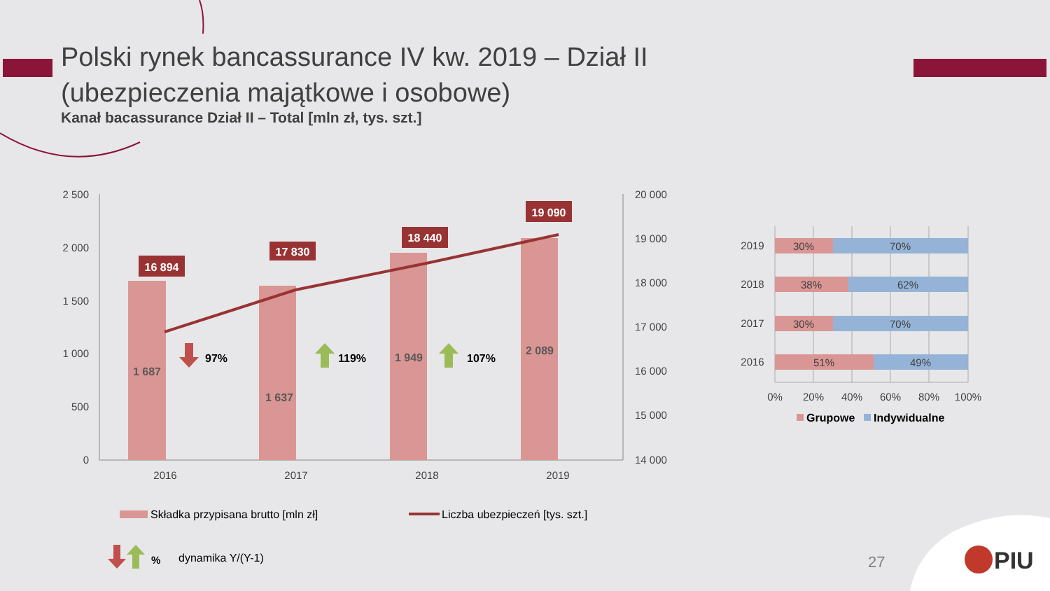Polski rynek bancassurance IV kw. 2019 – Dział II
(ubezpieczenia majątkowe i osobowe)
Kanał bacassurance Dział II – Total [mln zł, tys. szt.]
2 500
2 000
1 500
1 000
500
0
20 000
19 000
18 000
17 000
16 000
15 000
14 000
16 894
17 830
18 440
19 090
1 687
1 637
1 949
2 089
2016
2017
2018
2019
97%
119%
107%
Składka przypisana brutto [mln zł]
Liczba ubezpieczeń [tys. szt.]
%
dynamika Y/(Y-1)
30%
70%
38%
62%
30%
70%
51%
49%
2019
2018
2017
2016
0%
20%
40%
60%
80%
100%
Grupowe
Indywidualne
PIU
27